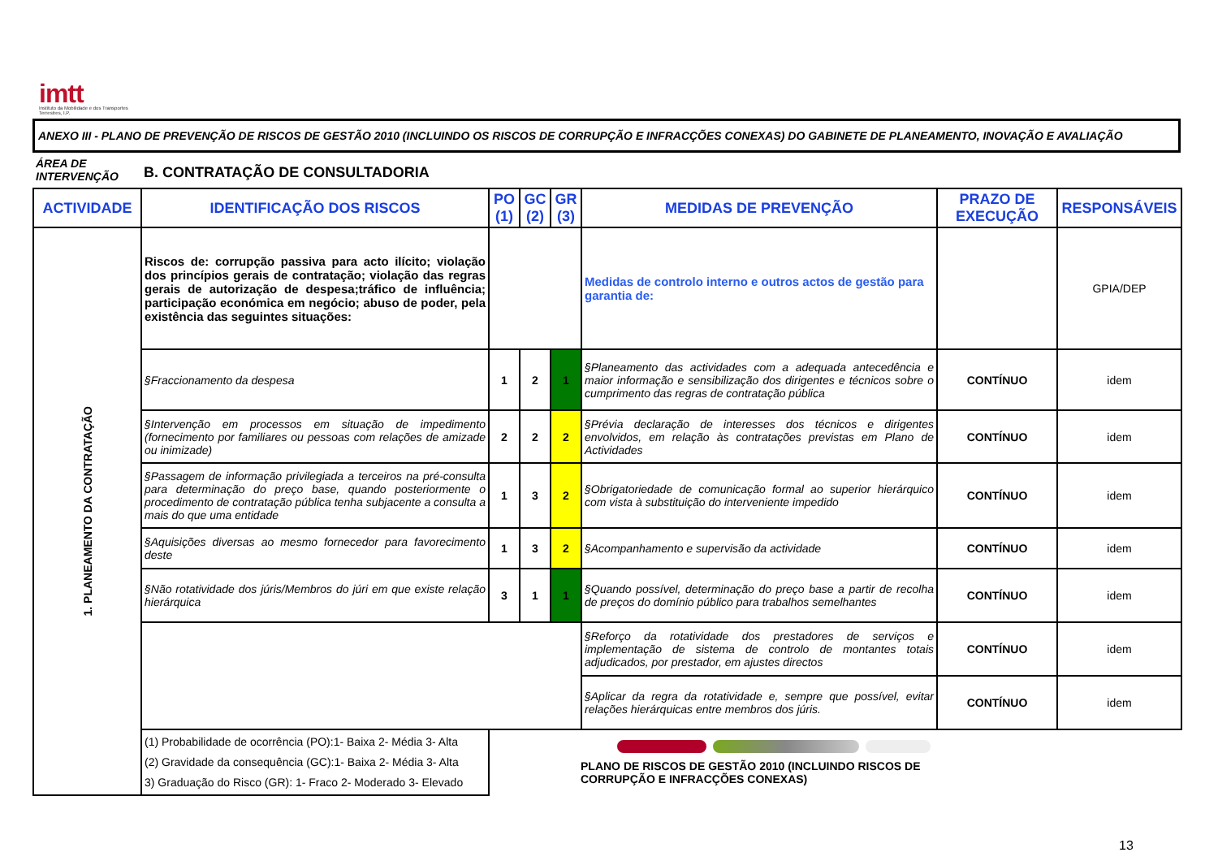imtt
Instituto da Mobilidade e dos Transportes Terrestres, I.P.
ANEXO III - PLANO DE PREVENÇÃO DE RISCOS DE GESTÃO 2010 (INCLUINDO OS RISCOS DE CORRUPÇÃO E INFRACÇÕES CONEXAS) DO GABINETE DE PLANEAMENTO, INOVAÇÃO E AVALIAÇÃO
ÁREA DE
INTERVENÇÃO
B. CONTRATAÇÃO DE CONSULTADORIA
| ACTIVIDADE | IDENTIFICAÇÃO DOS RISCOS | PO (1) | GC (2) | GR (3) | MEDIDAS DE PREVENÇÃO | PRAZO DE EXECUÇÃO | RESPONSÁVEIS |
| --- | --- | --- | --- | --- | --- | --- | --- |
| 1. PLANEAMENTO DA CONTRATAÇÃO | Riscos de: corrupção passiva para acto ilícito; violação dos princípios gerais de contratação; violação das regras gerais de autorização de despesa;tráfico de influência; participação económica em negócio; abuso de poder, pela existência das seguintes situações: | | | | Medidas de controlo interno e outros actos de gestão para garantia de: | | GPIA/DEP |
| | §Fraccionamento da despesa | 1 | 2 | 1 | §Planeamento das actividades com a adequada antecedência e maior informação e sensibilização dos dirigentes e técnicos sobre o cumprimento das regras de contratação pública | CONTÍNUO | idem |
| | §Intervenção em processos em situação de impedimento (fornecimento por familiares ou pessoas com relações de amizade ou inimizade) | 2 | 2 | 2 | §Prévia declaração de interesses dos técnicos e dirigentes envolvidos, em relação às contratações previstas em Plano de Actividades | CONTÍNUO | idem |
| | §Passagem de informação privilegiada a terceiros na pré-consulta para determinação do preço base, quando posteriormente o procedimento de contratação pública tenha subjacente a consulta a mais do que uma entidade | 1 | 3 | 2 | §Obrigatoriedade de comunicação formal ao superior hierárquico com vista à substituição do interveniente impedido | CONTÍNUO | idem |
| | §Aquisições diversas ao mesmo fornecedor para favorecimento deste | 1 | 3 | 2 | §Acompanhamento e supervisão da actividade | CONTÍNUO | idem |
| | §Não rotatividade dos júris/Membros do júri em que existe relação hierárquica | 3 | 1 | 1 | §Quando possível, determinação do preço base a partir de recolha de preços do domínio público para trabalhos semelhantes | CONTÍNUO | idem |
| | | | | | §Reforço da rotatividade dos prestadores de serviços e implementação de sistema de controlo de montantes totais adjudicados, por prestador, em ajustes directos | CONTÍNUO | idem |
| | | | | | §Aplicar da regra da rotatividade e, sempre que possível, evitar relações hierárquicas entre membros dos júris. | CONTÍNUO | idem |
| | (1) Probabilidade de ocorrência (PO):1- Baixa 2- Média 3- Alta (2) Gravidade da consequência (GC):1- Baixa 2- Média 3- Alta 3) Graduação do Risco (GR): 1- Fraco 2- Moderado 3- Elevado | PLANO DE RISCOS DE GESTÃO 2010 (INCLUINDO RISCOS DE CORRUPÇÃO E INFRACÇÕES CONEXAS) | | | | | |
13